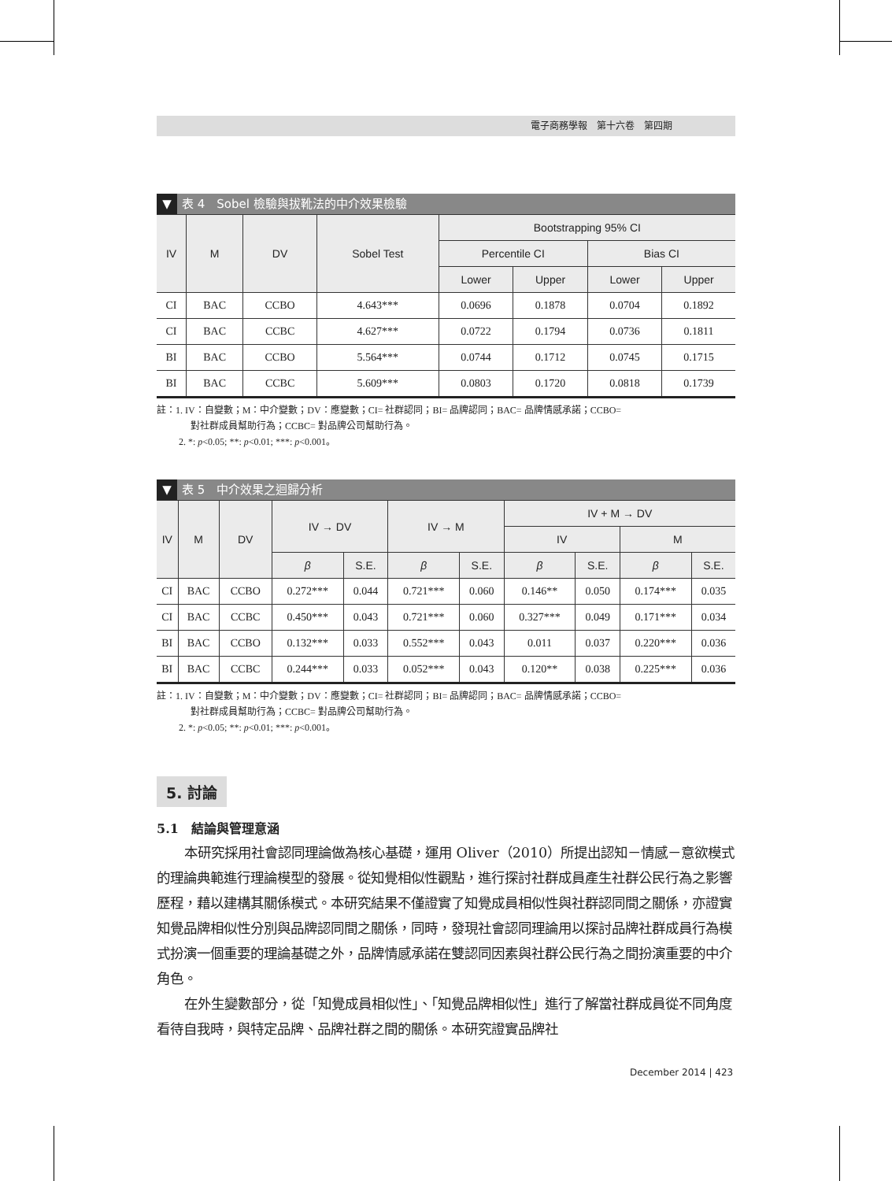電子商務學報　第十六卷　第四期
▼ 表 4　Sobel 檢驗與拔靴法的中介效果檢驗
| IV | M | DV | Sobel Test | Bootstrapping 95% CI | | | |
| --- | --- | --- | --- | --- | --- | --- | --- |
| | | | | Percentile CI | | Bias CI | |
| | | | | Lower | Upper | Lower | Upper |
| CI | BAC | CCBO | 4.643*** | 0.0696 | 0.1878 | 0.0704 | 0.1892 |
| CI | BAC | CCBC | 4.627*** | 0.0722 | 0.1794 | 0.0736 | 0.1811 |
| BI | BAC | CCBO | 5.564*** | 0.0744 | 0.1712 | 0.0745 | 0.1715 |
| BI | BAC | CCBC | 5.609*** | 0.0803 | 0.1720 | 0.0818 | 0.1739 |
註：1. IV：自變數；M：中介變數；DV：應變數；CI= 社群認同；BI= 品牌認同；BAC= 品牌情感承諾；CCBO=
對社群成員幫助行為；CCBC= 對品牌公司幫助行為。
2. *: p<0.05; **: p<0.01; ***: p<0.001。
▼ 表 5　中介效果之迴歸分析
| IV | M | DV | IV → DV | | IV → M | | IV + M → DV | | | |
| --- | --- | --- | --- | --- | --- | --- | --- | --- | --- | --- |
| | | | | | | | IV | | M | |
| | | | β | S.E. | β | S.E. | β | S.E. | β | S.E. |
| CI | BAC | CCBO | 0.272*** | 0.044 | 0.721*** | 0.060 | 0.146** | 0.050 | 0.174*** | 0.035 |
| CI | BAC | CCBC | 0.450*** | 0.043 | 0.721*** | 0.060 | 0.327*** | 0.049 | 0.171*** | 0.034 |
| BI | BAC | CCBO | 0.132*** | 0.033 | 0.552*** | 0.043 | 0.011 | 0.037 | 0.220*** | 0.036 |
| BI | BAC | CCBC | 0.244*** | 0.033 | 0.052*** | 0.043 | 0.120** | 0.038 | 0.225*** | 0.036 |
註：1. IV：自變數；M：中介變數；DV：應變數；CI= 社群認同；BI= 品牌認同；BAC= 品牌情感承諾；CCBO=
對社群成員幫助行為；CCBC= 對品牌公司幫助行為。
2. *: p<0.05; **: p<0.01; ***: p<0.001。
5. 討論
5.1　結論與管理意涵
本研究採用社會認同理論做為核心基礎，運用 Oliver（2010）所提出認知－情感－意欲模式的理論典範進行理論模型的發展。從知覺相似性觀點，進行探討社群成員產生社群公民行為之影響歷程，藉以建構其關係模式。本研究結果不僅證實了知覺成員相似性與社群認同間之關係，亦證實知覺品牌相似性分別與品牌認同間之關係，同時，發現社會認同理論用以探討品牌社群成員行為模式扮演一個重要的理論基礎之外，品牌情感承諾在雙認同因素與社群公民行為之間扮演重要的中介角色。
在外生變數部分，從「知覺成員相似性」、「知覺品牌相似性」進行了解當社群成員從不同角度看待自我時，與特定品牌、品牌社群之間的關係。本研究證實品牌社
December 2014 | 423